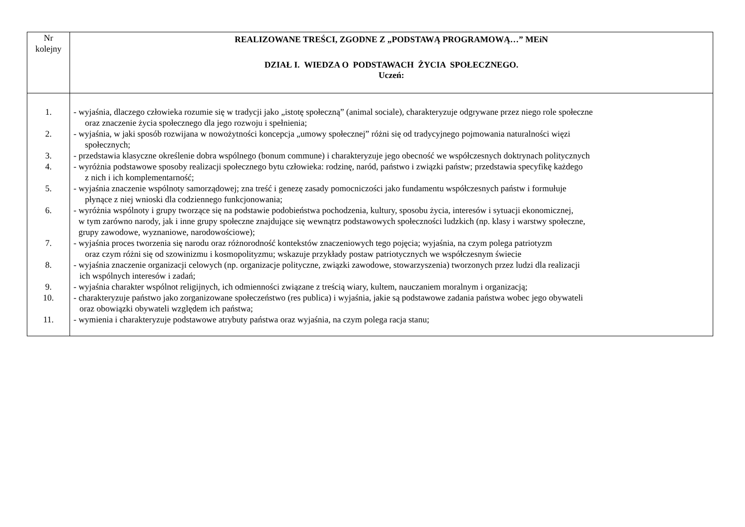| Nr kolejny | REALIZOWANE TREŚCI, ZGODNE Z „PODSTAWĄ PROGRAMOWĄ…” MEiN DZIAŁ I. WIEDZA O PODSTAWACH ŻYCIA SPOŁECZNEGO. Uczeń: |
| 1. - wyjaśnia, dlaczego człowieka rozumie się w tradycji jako „istotę społeczną” (animal sociale), charakteryzuje odgrywane przez niego role społeczne oraz znaczenie życia społecznego dla jego rozwoju i spełnienia; 2. - wyjaśnia, w jaki sposób rozwijana w nowożytności koncepcja „umowy społecznej” różni się od tradycyjnego pojmowania naturalności więzi społecznych; 3. - przedstawia klasyczne określenie dobra wspólnego (bonum commune) i charakteryzuje jego obecność we współczesnych doktrynach politycznych 4. - wyróżnia podstawowe sposoby realizacji społecznego bytu człowieka: rodzinę, naród, państwo i związki państw; przedstawia specyfikę każdego z nich i ich komplementarność; 5. - wyjaśnia znaczenie wspólnoty samorządowej; zna treść i genezę zasady pomocniczości jako fundamentu współczesnych państw i formułuje płynące z niej wnioski dla codziennego funkcjonowania; 6. - wyróżnia wspólnoty i grupy tworzące się na podstawie podobieństwa pochodzenia, kultury, sposobu życia, interesów i sytuacji ekonomicznej, w tym zarówno narody, jak i inne grupy społeczne znajdujące się wewnątrz podstawowych społeczności ludzkich (np. klasy i warstwy społeczne, grupy zawodowe, wyznaniowe, narodowościowe); 7. - wyjaśnia proces tworzenia się narodu oraz różnorodność kontekstów znaczeniowych tego pojęcia; wyjaśnia, na czym polega patriotyzm oraz czym różni się od szowinizmu i kosmopolityzmu; wskazuje przykłady postaw patriotycznych we współczesnym świecie 8. - wyjaśnia znaczenie organizacji celowych (np. organizacje polityczne, związki zawodowe, stowarzyszenia) tworzonych przez ludzi dla realizacji ich wspólnych interesów i zadań; 9. - wyjaśnia charakter wspólnot religijnych, ich odmienności związane z treścią wiary, kultem, nauczaniem moralnym i organizacją; 10. - charakteryzuje państwo jako zorganizowane społeczeństwo (res publica) i wyjaśnia, jakie są podstawowe zadania państwa wobec jego obywateli oraz obowiązki obywateli względem ich państwa; 11. - wymienia i charakteryzuje podstawowe atrybuty państwa oraz wyjaśnia, na czym polega racja stanu; | |